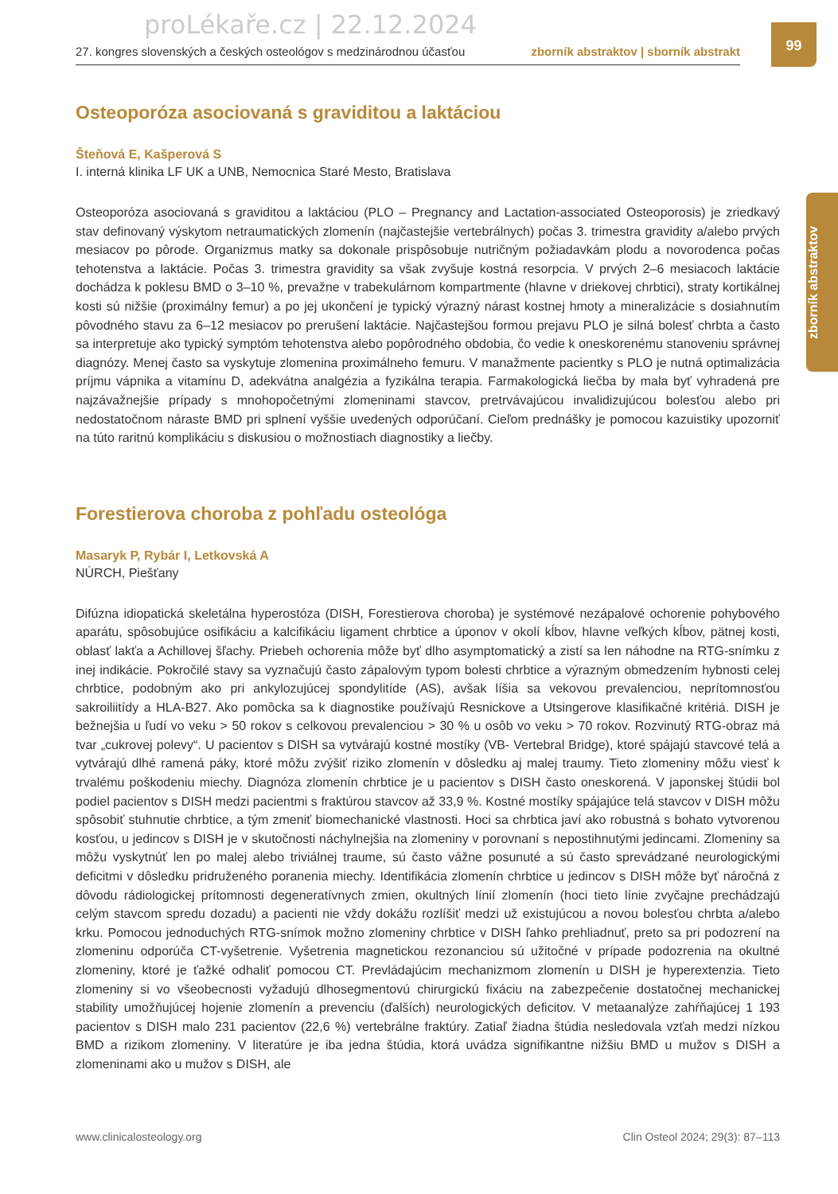proLékaře.cz | 22.12.2024
27. kongres slovenských a českých osteológov s medzinárodnou účasťou zborník abstraktov | sborník abstrakt
99
zborník abstraktov
Osteoporóza asociovaná s graviditou a laktáciou
Šteňová E, Kašperová S
I. interná klinika LF UK a UNB, Nemocnica Staré Mesto, Bratislava
Osteoporóza asociovaná s graviditou a laktáciou (PLO – Pregnancy and Lactation-associated Osteoporosis) je zriedkavý stav definovaný výskytom netraumatických zlomenín (najčastejšie vertebrálnych) počas 3. trimestra gravidity a/alebo prvých mesiacov po pôrode. Organizmus matky sa dokonale prispôsobuje nutričným požiadavkám plodu a novorodenca počas tehotenstva a laktácie. Počas 3. trimestra gravidity sa však zvyšuje kostná resorpcia. V prvých 2–6 mesiacoch laktácie dochádza k poklesu BMD o 3–10 %, prevažne v trabekulárnom kompartmente (hlavne v driekovej chrbtici), straty kortikálnej kosti sú nižšie (proximálny femur) a po jej ukončení je typický výrazný nárast kostnej hmoty a mineralizácie s dosiahnutím pôvodného stavu za 6–12 mesiacov po prerušení laktácie. Najčastejšou formou prejavu PLO je silná bolesť chrbta a často sa interpretuje ako typický symptóm tehotenstva alebo popôrodného obdobia, čo vedie k oneskorenému stanoveniu správnej diagnózy. Menej často sa vyskytuje zlomenina proximálneho femuru. V manažmente pacientky s PLO je nutná optimalizácia príjmu vápnika a vitamínu D, adekvátna analgézia a fyzikálna terapia. Farmakologická liečba by mala byť vyhradená pre najzávažnejšie prípady s mnohopočetnými zlomeninami stavcov, pretrvávajúcou invalidizujúcou bolesťou alebo pri nedostatočnom náraste BMD pri splnení vyššie uvedených odporúčaní. Cieľom prednášky je pomocou kazuistiky upozorniť na túto raritnú komplikáciu s diskusiou o možnostiach diagnostiky a liečby.
Forestierova choroba z pohľadu osteológa
Masaryk P, Rybár I, Letkovská A
NÚRCH, Piešťany
Difúzna idiopatická skeletálna hyperostóza (DISH, Forestierova choroba) je systémové nezápalové ochorenie pohybového aparátu, spôsobujúce osifikáciu a kalcifikáciu ligament chrbtice a úponov v okolí kĺbov, hlavne veľkých kĺbov, pätnej kosti, oblasť lakťa a Achillovej šľachy. Priebeh ochorenia môže byť dlho asymptomatický a zistí sa len náhodne na RTG-snímku z inej indikácie. Pokročilé stavy sa vyznačujú často zápalovým typom bolesti chrbtice a výrazným obmedzením hybnosti celej chrbtice, podobným ako pri ankylozujúcej spondylitíde (AS), avšak líšia sa vekovou prevalenciou, neprítomnosťou sakroiliitídy a HLA-B27. Ako pomôcka sa k diagnostike používajú Resnickove a Utsingerove klasifikačné kritériá. DISH je bežnejšia u ľudí vo veku > 50 rokov s celkovou prevalenciou > 30 % u osôb vo veku > 70 rokov. Rozvinutý RTG-obraz má tvar „cukrovej polevy“. U pacientov s DISH sa vytvárajú kostné mostíky (VB- Vertebral Bridge), ktoré spájajú stavcové telá a vytvárajú dlhé ramená páky, ktoré môžu zvýšiť riziko zlomenín v dôsledku aj malej traumy. Tieto zlomeniny môžu viesť k trvalému poškodeniu miechy. Diagnóza zlomenín chrbtice je u pacientov s DISH často oneskorená. V japonskej štúdii bol podiel pacientov s DISH medzi pacientmi s fraktúrou stavcov až 33,9 %. Kostné mostíky spájajúce telá stavcov v DISH môžu spôsobiť stuhnutie chrbtice, a tým zmeniť biomechanické vlastnosti. Hoci sa chrbtica javí ako robustná s bohato vytvorenou kosťou, u jedincov s DISH je v skutočnosti náchylnejšia na zlomeniny v porovnaní s nepostihnutými jedincami. Zlomeniny sa môžu vyskytnúť len po malej alebo triviálnej traume, sú často vážne posunuté a sú často sprevádzané neurologickými deficitmi v dôsledku pridruženého poranenia miechy. Identifikácia zlomenín chrbtice u jedincov s DISH môže byť náročná z dôvodu rádiologickej prítomnosti degeneratívnych zmien, okultných línií zlomenín (hoci tieto línie zvyčajne prechádzajú celým stavcom spredu dozadu) a pacienti nie vždy dokážu rozlíšiť medzi už existujúcou a novou bolesťou chrbta a/alebo krku. Pomocou jednoduchých RTG-snímok možno zlomeniny chrbtice v DISH ľahko prehliadnuť, preto sa pri podozrení na zlomeninu odporúča CT-vyšetrenie. Vyšetrenia magnetickou rezonanciou sú užitočné v prípade podozrenia na okultné zlomeniny, ktoré je ťažké odhaliť pomocou CT. Prevládajúcim mechanizmom zlomenín u DISH je hyperextenzia. Tieto zlomeniny si vo všeobecnosti vyžadujú dlhosegmentovú chirurgickú fixáciu na zabezpečenie dostatočnej mechanickej stability umožňujúcej hojenie zlomenín a prevenciu (ďalších) neurologických deficitov. V metaanalýze zahŕňajúcej 1 193 pacientov s DISH malo 231 pacientov (22,6 %) vertebrálne fraktúry. Zatiaľ žiadna štúdia nesledovala vzťah medzi nízkou BMD a rizikom zlomeniny. V literatúre je iba jedna štúdia, ktorá uvádza signifikantne nižšiu BMD u mužov s DISH a zlomeninami ako u mužov s DISH, ale
www.clinicalosteology.org Clin Osteol 2024; 29(3): 87–113